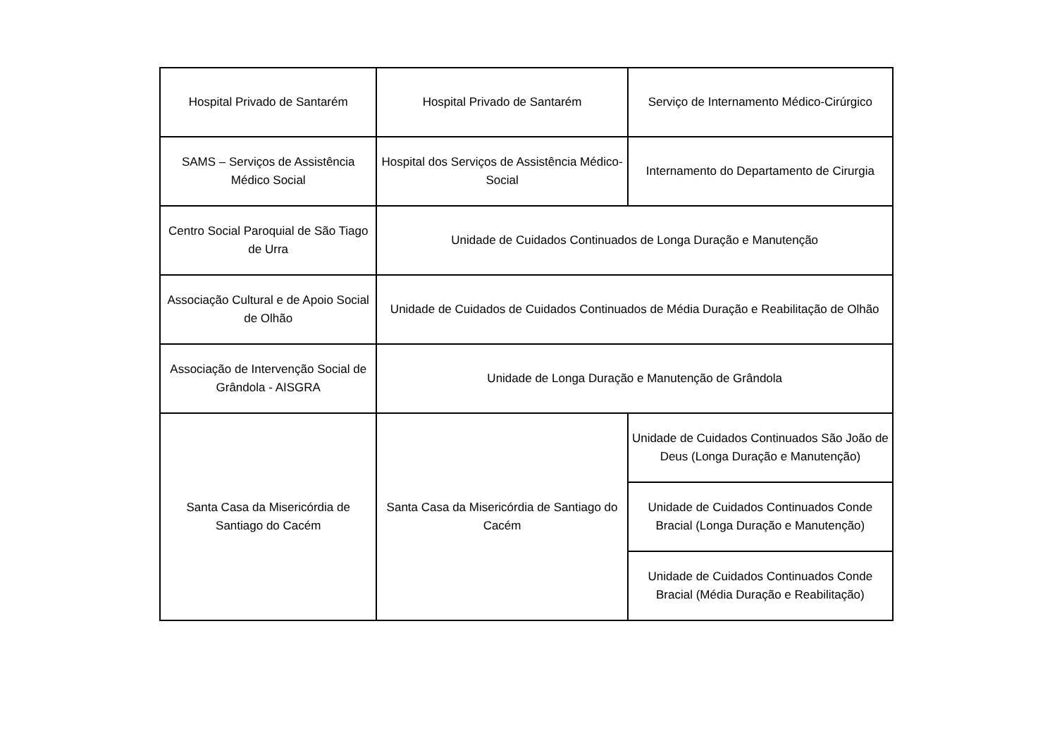| Hospital Privado de Santarém | Hospital Privado de Santarém | Serviço de Internamento Médico-Cirúrgico |
| SAMS – Serviços de Assistência Médico Social | Hospital dos Serviços de Assistência Médico-Social | Internamento do Departamento de Cirurgia |
| Centro Social Paroquial de São Tiago de Urra | Unidade de Cuidados Continuados de Longa Duração e Manutenção | |
| Associação Cultural e de Apoio Social de Olhão | Unidade de Cuidados de Cuidados Continuados de Média Duração e Reabilitação de Olhão | |
| Associação de Intervenção Social de Grândola - AISGRA | Unidade de Longa Duração e Manutenção de Grândola | |
| Santa Casa da Misericórdia de Santiago do Cacém | Santa Casa da Misericórdia de Santiago do Cacém | Unidade de Cuidados Continuados São João de Deus (Longa Duração e Manutenção) |
| | | Unidade de Cuidados Continuados Conde Bracial (Longa Duração e Manutenção) |
| | | Unidade de Cuidados Continuados Conde Bracial (Média Duração e Reabilitação) |